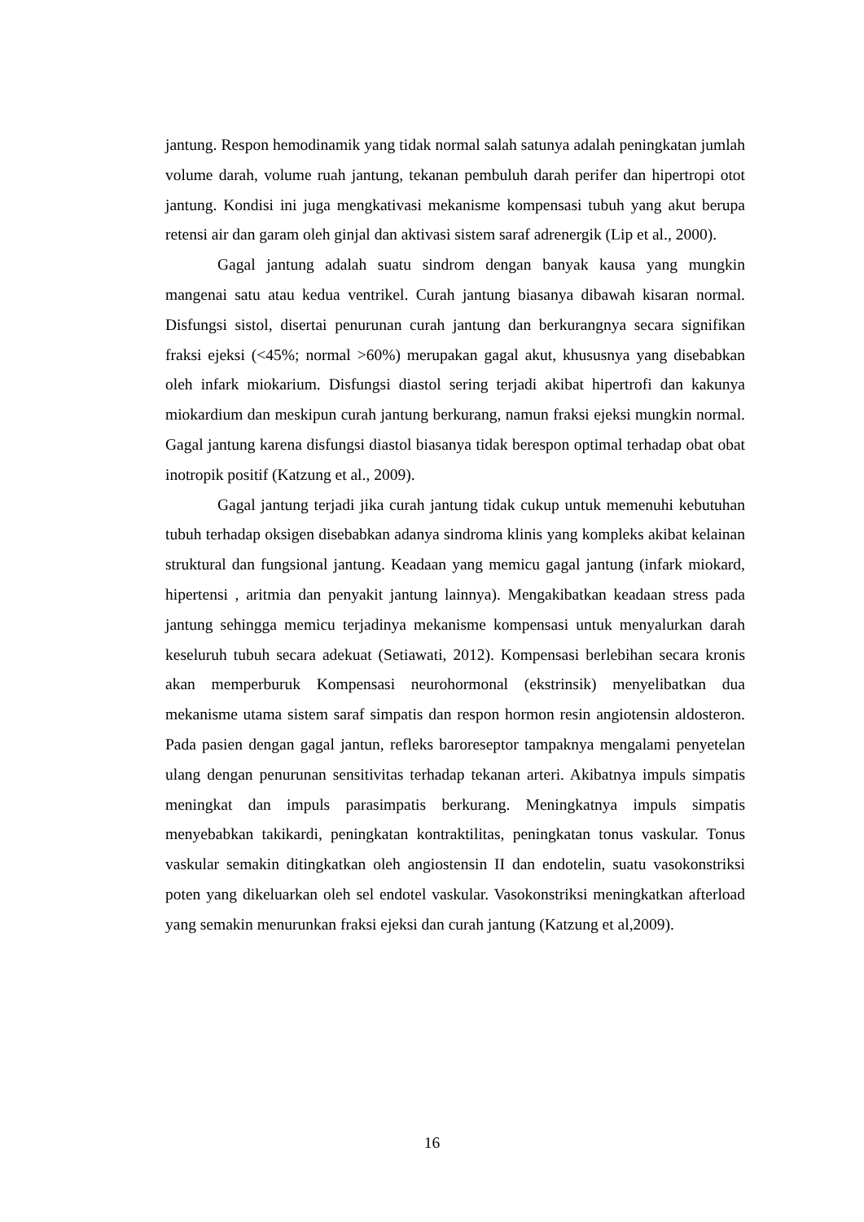jantung. Respon hemodinamik yang tidak normal salah satunya adalah peningkatan jumlah volume darah, volume ruah jantung, tekanan pembuluh darah perifer dan hipertropi otot jantung. Kondisi ini juga mengkativasi mekanisme kompensasi tubuh yang akut berupa retensi air dan garam oleh ginjal dan aktivasi sistem saraf adrenergik (Lip et al., 2000).
Gagal jantung adalah suatu sindrom dengan banyak kausa yang mungkin mangenai satu atau kedua ventrikel. Curah jantung biasanya dibawah kisaran normal. Disfungsi sistol, disertai penurunan curah jantung dan berkurangnya secara signifikan fraksi ejeksi (<45%; normal >60%) merupakan gagal akut, khususnya yang disebabkan oleh infark miokarium. Disfungsi diastol sering terjadi akibat hipertrofi dan kakunya miokardium dan meskipun curah jantung berkurang, namun fraksi ejeksi mungkin normal. Gagal jantung karena disfungsi diastol biasanya tidak berespon optimal terhadap obat obat inotropik positif (Katzung et al., 2009).
Gagal jantung terjadi jika curah jantung tidak cukup untuk memenuhi kebutuhan tubuh terhadap oksigen disebabkan adanya sindroma klinis yang kompleks akibat kelainan struktural dan fungsional jantung. Keadaan yang memicu gagal jantung (infark miokard, hipertensi , aritmia dan penyakit jantung lainnya). Mengakibatkan keadaan stress pada jantung sehingga memicu terjadinya mekanisme kompensasi untuk menyalurkan darah keseluruh tubuh secara adekuat (Setiawati, 2012). Kompensasi berlebihan secara kronis akan memperburuk Kompensasi neurohormonal (ekstrinsik) menyelibatkan dua mekanisme utama sistem saraf simpatis dan respon hormon resin angiotensin aldosteron. Pada pasien dengan gagal jantun, refleks baroreseptor tampaknya mengalami penyetelan ulang dengan penurunan sensitivitas terhadap tekanan arteri. Akibatnya impuls simpatis meningkat dan impuls parasimpatis berkurang. Meningkatnya impuls simpatis menyebabkan takikardi, peningkatan kontraktilitas, peningkatan tonus vaskular. Tonus vaskular semakin ditingkatkan oleh angiostensin II dan endotelin, suatu vasokonstriksi poten yang dikeluarkan oleh sel endotel vaskular. Vasokonstriksi meningkatkan afterload yang semakin menurunkan fraksi ejeksi dan curah jantung (Katzung et al,2009).
16